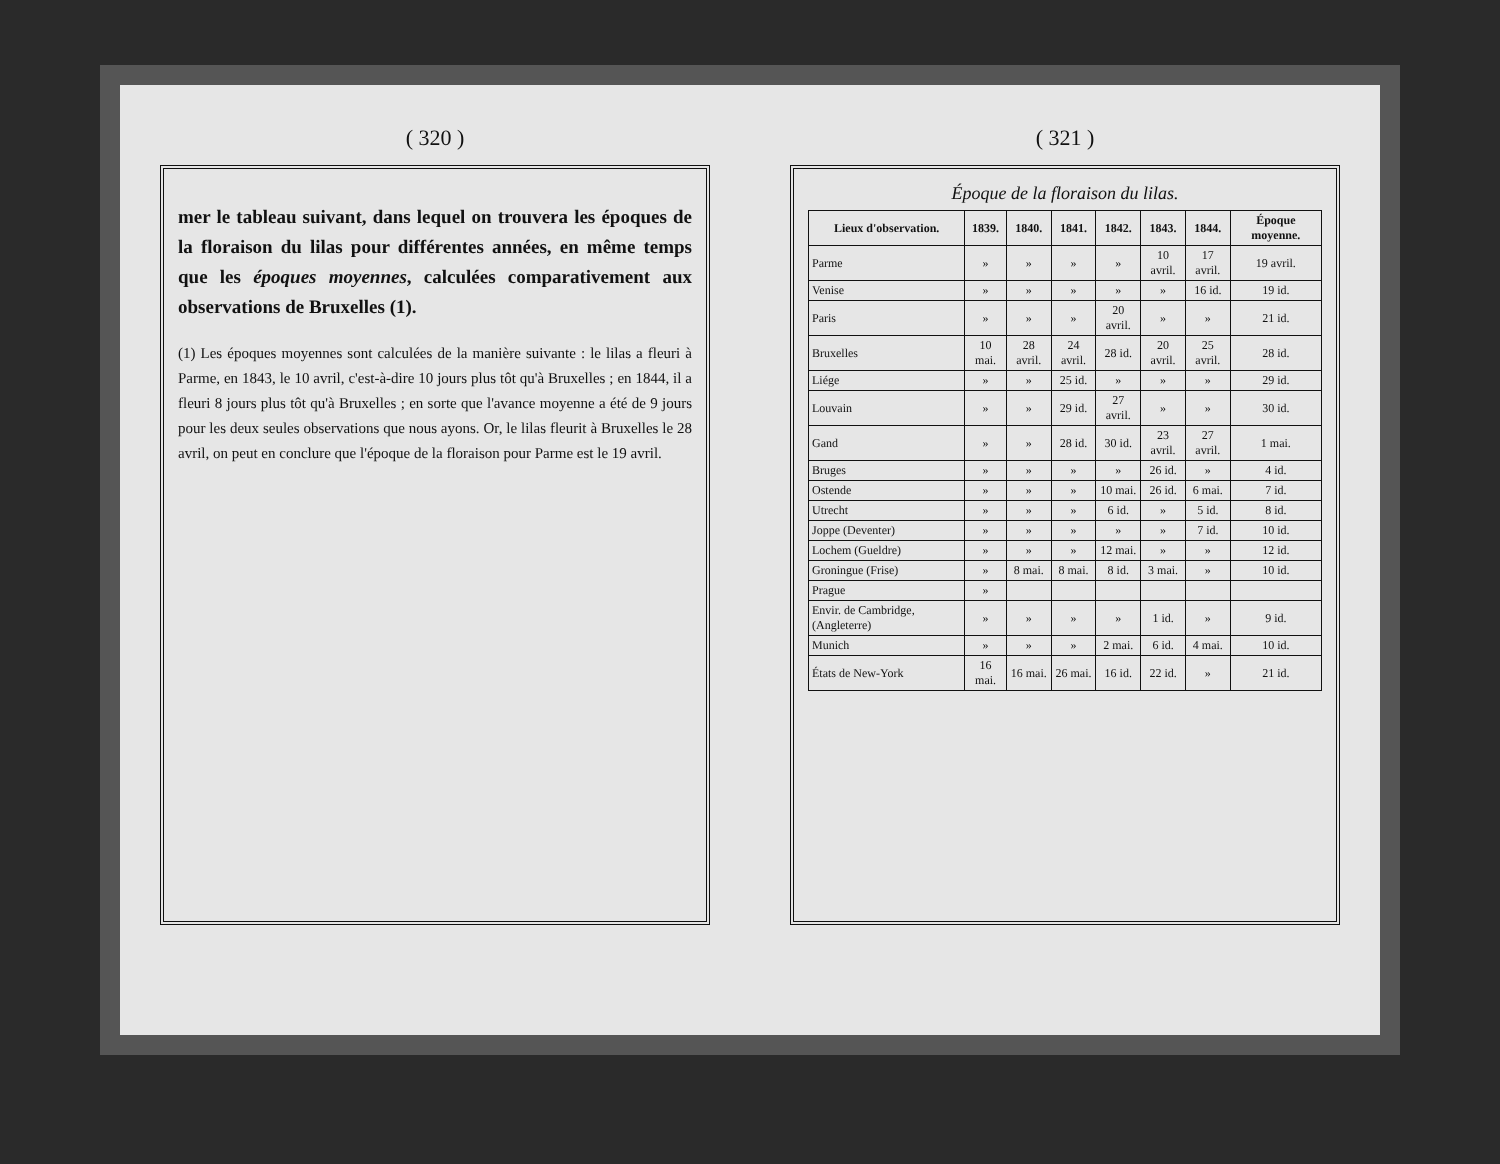( 320 )
mer le tableau suivant, dans lequel on trouvera les époques de la floraison du lilas pour différentes années, en même temps que les époques moyennes, calculées comparativement aux observations de Bruxelles (1).
(1) Les époques moyennes sont calculées de la manière suivante : le lilas a fleuri à Parme, en 1843, le 10 avril, c'est-à-dire 10 jours plus tôt qu'à Bruxelles ; en 1844, il a fleuri 8 jours plus tôt qu'à Bruxelles ; en sorte que l'avance moyenne a été de 9 jours pour les deux seules observations que nous ayons. Or, le lilas fleurit à Bruxelles le 28 avril, on peut en conclure que l'époque de la floraison pour Parme est le 19 avril.
( 321 )
Époque de la floraison du lilas.
| Lieux d'observation. | 1839. | 1840. | 1841. | 1842. | 1843. | 1844. | Époque moyenne. |
| --- | --- | --- | --- | --- | --- | --- | --- |
| Parme | » | » | » | » | 10 avril. | 17 avril. | 19 avril. |
| Venise | » | » | » | » | » | 16 id. | 19 id. |
| Paris | » | » | » | 20 avril. | » | » | 21 id. |
| Bruxelles | 10 mai. | 28 avril. | 24 avril. | 28 id. | 20 avril. | 25 avril. | 28 id. |
| Liége | » | » | 25 id. | » | » | » | 29 id. |
| Louvain | » | » | 29 id. | 27 avril. | » | » | 30 id. |
| Gand | » | » | 28 id. | 30 id. | 23 avril. | 27 avril. | 1 mai. |
| Bruges | » | » | » | » | 26 id. | » | 4 id. |
| Ostende | » | » | » | 10 mai. | 26 id. | 6 mai. | 7 id. |
| Utrecht | » | » | » | 6 id. | » | 5 id. | 8 id. |
| Joppe (Deventer) | » | » | » | » | » | 7 id. | 10 id. |
| Lochem (Gueldre) | » | » | » | 12 mai. | » | » | 12 id. |
| Groningue (Frise) | » | 8 mai. | 8 mai. | 8 id. | 3 mai. | » | 10 id. |
| Prague | » | | | | | | |
| Envir. de Cambridge, (Angleterre) | » | » | » | » | 1 id. | » | 9 id. |
| Munich | » | » | » | 2 mai. | 6 id. | 4 mai. | 10 id. |
| États de New-York | 16 mai. | 16 mai. | 26 mai. | 16 id. | 22 id. | » | 21 id. |